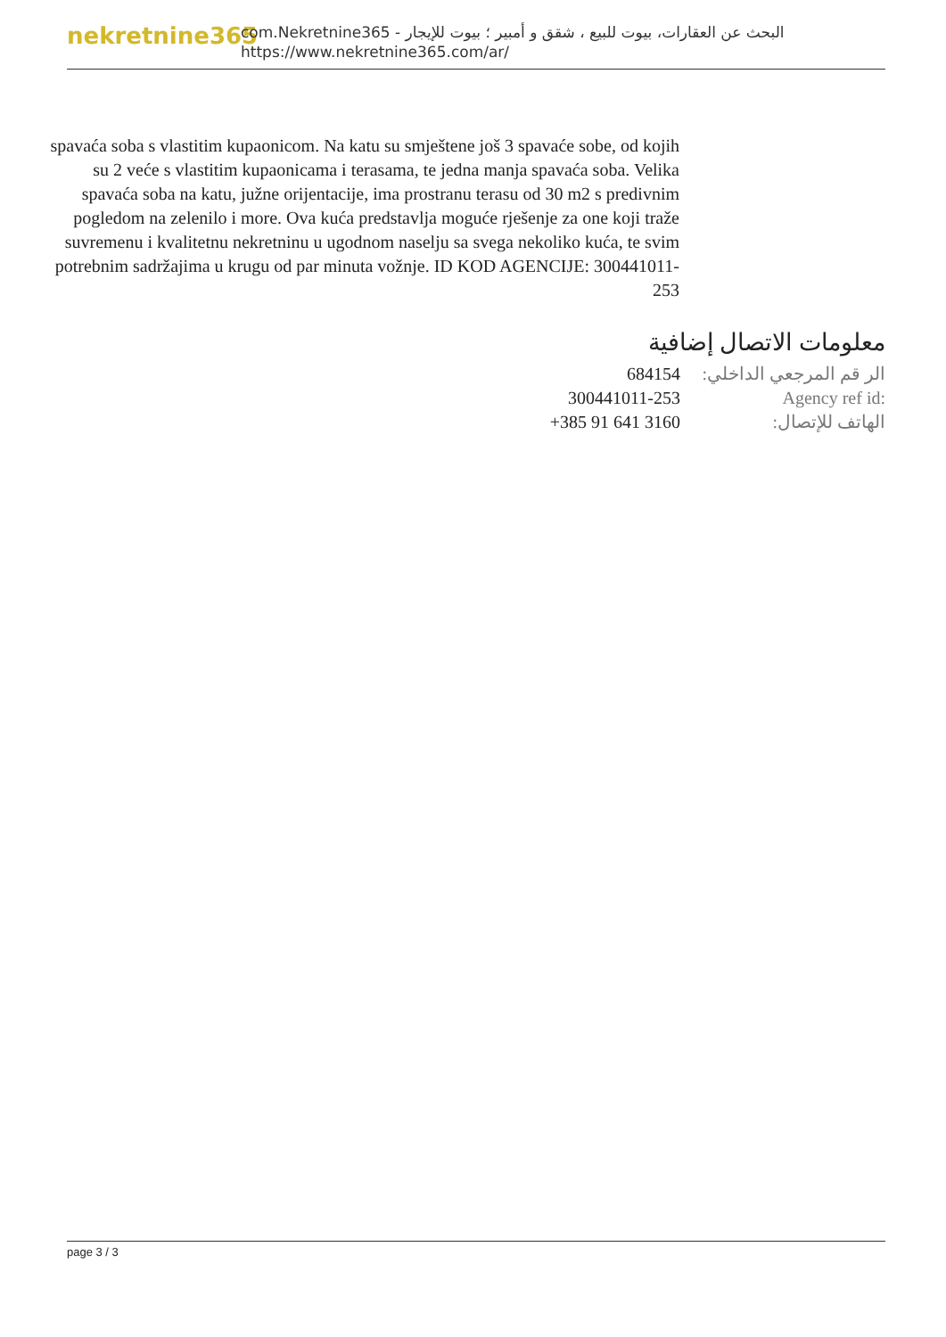nekretnine365
البحث عن العقارات، بيوت للبيع ، شقق و أمبير ؛ بيوت للإيجار - com.Nekretnine365
https://www.nekretnine365.com/ar/
spavaća soba s vlastitim kupaonicom. Na katu su smještene još 3 spavaće sobe, od kojih su 2 veće s vlastitim kupaonicama i terasama, te jedna manja spavaća soba. Velika spavaća soba na katu, južne orijentacije, ima prostranu terasu od 30 m2 s predivnim pogledom na zelenilo i more. Ova kuća predstavlja moguće rješenje za one koji traže suvremenu i kvalitetnu nekretninu u ugodnom naselju sa svega nekoliko kuća, te svim potrebnim sadržajima u krugu od par minuta vožnje. ID KOD AGENCIJE: 300441011-253
معلومات الاتصال إضافية
| الر قم المرجعي الداخلي: | 684154 |
| Agency ref id: | 300441011-253 |
| الهاتف للإتصال: | +385 91 641 3160 |
page 3 / 3